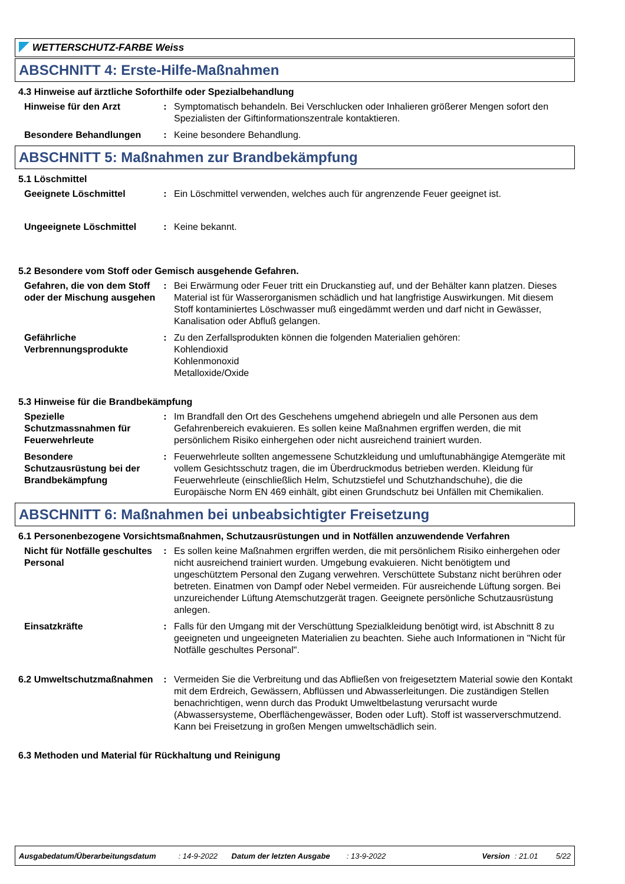WETTERSCHUTZ-FARBE Weiss
ABSCHNITT 4: Erste-Hilfe-Maßnahmen
4.3 Hinweise auf ärztliche Soforthilfe oder Spezialbehandlung
Hinweise für den Arzt : Symptomatisch behandeln. Bei Verschlucken oder Inhalieren größerer Mengen sofort den Spezialisten der Giftinformationszentrale kontaktieren.
Besondere Behandlungen : Keine besondere Behandlung.
ABSCHNITT 5: Maßnahmen zur Brandbekämpfung
5.1 Löschmittel
Geeignete Löschmittel : Ein Löschmittel verwenden, welches auch für angrenzende Feuer geeignet ist.
Ungeeignete Löschmittel : Keine bekannt.
5.2 Besondere vom Stoff oder Gemisch ausgehende Gefahren.
Gefahren, die von dem Stoff oder der Mischung ausgehen
: Bei Erwärmung oder Feuer tritt ein Druckanstieg auf, und der Behälter kann platzen. Dieses Material ist für Wasserorganismen schädlich und hat langfristige Auswirkungen. Mit diesem Stoff kontaminiertes Löschwasser muß eingedämmt werden und darf nicht in Gewässer, Kanalisation oder Abfluß gelangen.
Gefährliche Verbrennungsprodukte
: Zu den Zerfallsprodukten können die folgenden Materialien gehören:
Kohlendioxid
Kohlenmonoxid
Metalloxide/Oxide
5.3 Hinweise für die Brandbekämpfung
Spezielle Schutzmassnahmen für Feuerwehrleute
: Im Brandfall den Ort des Geschehens umgehend abriegeln und alle Personen aus dem Gefahrenbereich evakuieren. Es sollen keine Maßnahmen ergriffen werden, die mit persönlichem Risiko einhergehen oder nicht ausreichend trainiert wurden.
Besondere Schutzausrüstung bei der Brandbekämpfung
: Feuerwehrleute sollten angemessene Schutzkleidung und umluftunabhängige Atemgeräte mit vollem Gesichtsschutz tragen, die im Überdruckmodus betrieben werden. Kleidung für Feuerwehrleute (einschließlich Helm, Schutzstiefel und Schutzhandschuhe), die die Europäische Norm EN 469 einhält, gibt einen Grundschutz bei Unfällen mit Chemikalien.
ABSCHNITT 6: Maßnahmen bei unbeabsichtigter Freisetzung
6.1 Personenbezogene Vorsichtsmaßnahmen, Schutzausrüstungen und in Notfällen anzuwendende Verfahren
Nicht für Notfälle geschultes Personal
: Es sollen keine Maßnahmen ergriffen werden, die mit persönlichem Risiko einhergehen oder nicht ausreichend trainiert wurden. Umgebung evakuieren. Nicht benötigtem und ungeschütztem Personal den Zugang verwehren. Verschüttete Substanz nicht berühren oder betreten. Einatmen von Dampf oder Nebel vermeiden. Für ausreichende Lüftung sorgen. Bei unzureichender Lüftung Atemschutzgerät tragen. Geeignete persönliche Schutzausrüstung anlegen.
Einsatzkräfte : Falls für den Umgang mit der Verschüttung Spezialkleidung benötigt wird, ist Abschnitt 8 zu geeigneten und ungeeigneten Materialien zu beachten. Siehe auch Informationen in "Nicht für Notfälle geschultes Personal".
6.2 Umweltschutzmaßnahmen : Vermeiden Sie die Verbreitung und das Abfließen von freigesetztem Material sowie den Kontakt mit dem Erdreich, Gewässern, Abflüssen und Abwasserleitungen. Die zuständigen Stellen benachrichtigen, wenn durch das Produkt Umweltbelastung verursacht wurde (Abwassersysteme, Oberflächengewässer, Boden oder Luft). Stoff ist wasserverschmutzend. Kann bei Freisetzung in großen Mengen umweltschädlich sein.
6.3 Methoden und Material für Rückhaltung und Reinigung
Ausgabedatum/Überarbeitungsdatum : 14-9-2022 Datum der letzten Ausgabe : 13-9-2022 Version: 21.01 5/22